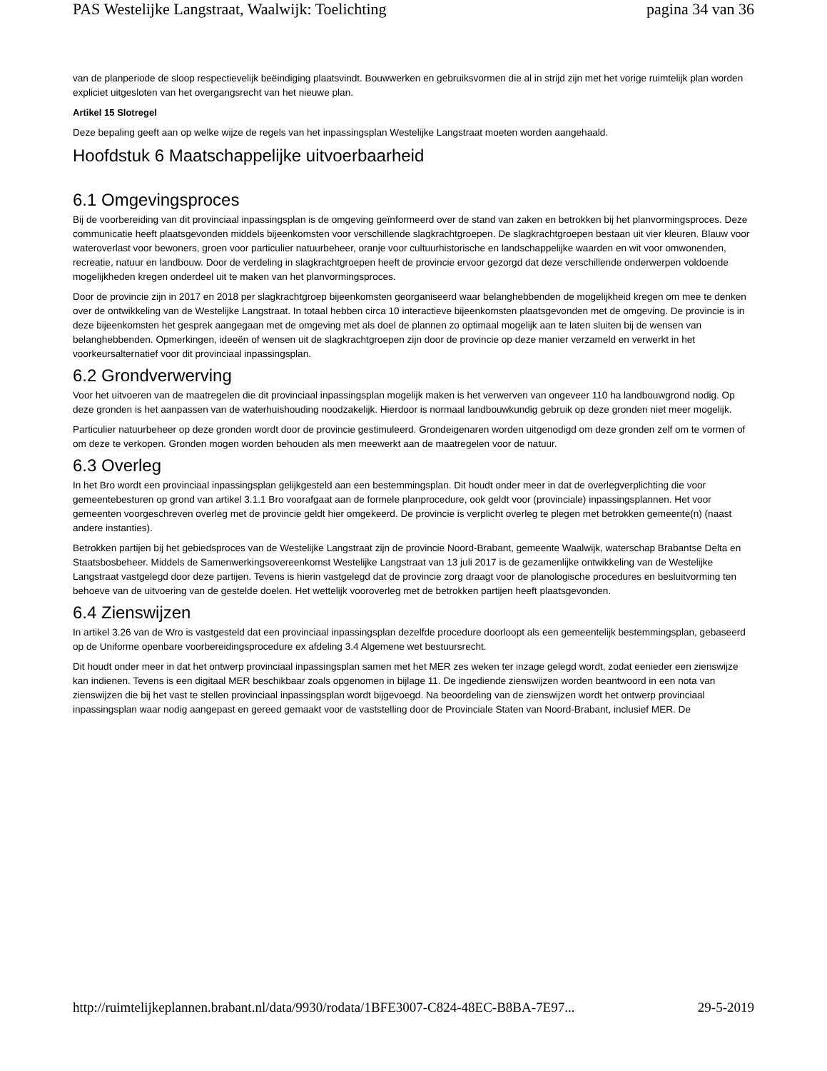PAS Westelijke Langstraat, Waalwijk: Toelichting pagina 34 van 36
van de planperiode de sloop respectievelijk beëindiging plaatsvindt. Bouwwerken en gebruiksvormen die al in strijd zijn met het vorige ruimtelijk plan worden expliciet uitgesloten van het overgangsrecht van het nieuwe plan.
Artikel 15 Slotregel
Deze bepaling geeft aan op welke wijze de regels van het inpassingsplan Westelijke Langstraat moeten worden aangehaald.
Hoofdstuk 6 Maatschappelijke uitvoerbaarheid
6.1 Omgevingsproces
Bij de voorbereiding van dit provinciaal inpassingsplan is de omgeving geïnformeerd over de stand van zaken en betrokken bij het planvormingsproces. Deze communicatie heeft plaatsgevonden middels bijeenkomsten voor verschillende slagkrachtgroepen. De slagkrachtgroepen bestaan uit vier kleuren. Blauw voor wateroverlast voor bewoners, groen voor particulier natuurbeheer, oranje voor cultuurhistorische en landschappelijke waarden en wit voor omwonenden, recreatie, natuur en landbouw. Door de verdeling in slagkrachtgroepen heeft de provincie ervoor gezorgd dat deze verschillende onderwerpen voldoende mogelijkheden kregen onderdeel uit te maken van het planvormingsproces.
Door de provincie zijn in 2017 en 2018 per slagkrachtgroep bijeenkomsten georganiseerd waar belanghebbenden de mogelijkheid kregen om mee te denken over de ontwikkeling van de Westelijke Langstraat. In totaal hebben circa 10 interactieve bijeenkomsten plaatsgevonden met de omgeving. De provincie is in deze bijeenkomsten het gesprek aangegaan met de omgeving met als doel de plannen zo optimaal mogelijk aan te laten sluiten bij de wensen van belanghebbenden. Opmerkingen, ideeën of wensen uit de slagkrachtgroepen zijn door de provincie op deze manier verzameld en verwerkt in het voorkeursalternatief voor dit provinciaal inpassingsplan.
6.2 Grondverwerving
Voor het uitvoeren van de maatregelen die dit provinciaal inpassingsplan mogelijk maken is het verwerven van ongeveer 110 ha landbouwgrond nodig. Op deze gronden is het aanpassen van de waterhuishouding noodzakelijk. Hierdoor is normaal landbouwkundig gebruik op deze gronden niet meer mogelijk.
Particulier natuurbeheer op deze gronden wordt door de provincie gestimuleerd. Grondeigenaren worden uitgenodigd om deze gronden zelf om te vormen of om deze te verkopen. Gronden mogen worden behouden als men meewerkt aan de maatregelen voor de natuur.
6.3 Overleg
In het Bro wordt een provinciaal inpassingsplan gelijkgesteld aan een bestemmingsplan. Dit houdt onder meer in dat de overlegverplichting die voor gemeentebesturen op grond van artikel 3.1.1 Bro voorafgaat aan de formele planprocedure, ook geldt voor (provinciale) inpassingsplannen. Het voor gemeenten voorgeschreven overleg met de provincie geldt hier omgekeerd. De provincie is verplicht overleg te plegen met betrokken gemeente(n) (naast andere instanties).
Betrokken partijen bij het gebiedsproces van de Westelijke Langstraat zijn de provincie Noord-Brabant, gemeente Waalwijk, waterschap Brabantse Delta en Staatsbosbeheer. Middels de Samenwerkingsovereenkomst Westelijke Langstraat van 13 juli 2017 is de gezamenlijke ontwikkeling van de Westelijke Langstraat vastgelegd door deze partijen. Tevens is hierin vastgelegd dat de provincie zorg draagt voor de planologische procedures en besluitvorming ten behoeve van de uitvoering van de gestelde doelen. Het wettelijk vooroverleg met de betrokken partijen heeft plaatsgevonden.
6.4 Zienswijzen
In artikel 3.26 van de Wro is vastgesteld dat een provinciaal inpassingsplan dezelfde procedure doorloopt als een gemeentelijk bestemmingsplan, gebaseerd op de Uniforme openbare voorbereidingsprocedure ex afdeling 3.4 Algemene wet bestuursrecht.
Dit houdt onder meer in dat het ontwerp provinciaal inpassingsplan samen met het MER zes weken ter inzage gelegd wordt, zodat eenieder een zienswijze kan indienen. Tevens is een digitaal MER beschikbaar zoals opgenomen in bijlage 11. De ingediende zienswijzen worden beantwoord in een nota van zienswijzen die bij het vast te stellen provinciaal inpassingsplan wordt bijgevoegd. Na beoordeling van de zienswijzen wordt het ontwerp provinciaal inpassingsplan waar nodig aangepast en gereed gemaakt voor de vaststelling door de Provinciale Staten van Noord-Brabant, inclusief MER. De
http://ruimtelijkeplannen.brabant.nl/data/9930/rodata/1BFE3007-C824-48EC-B8BA-7E97... 29-5-2019